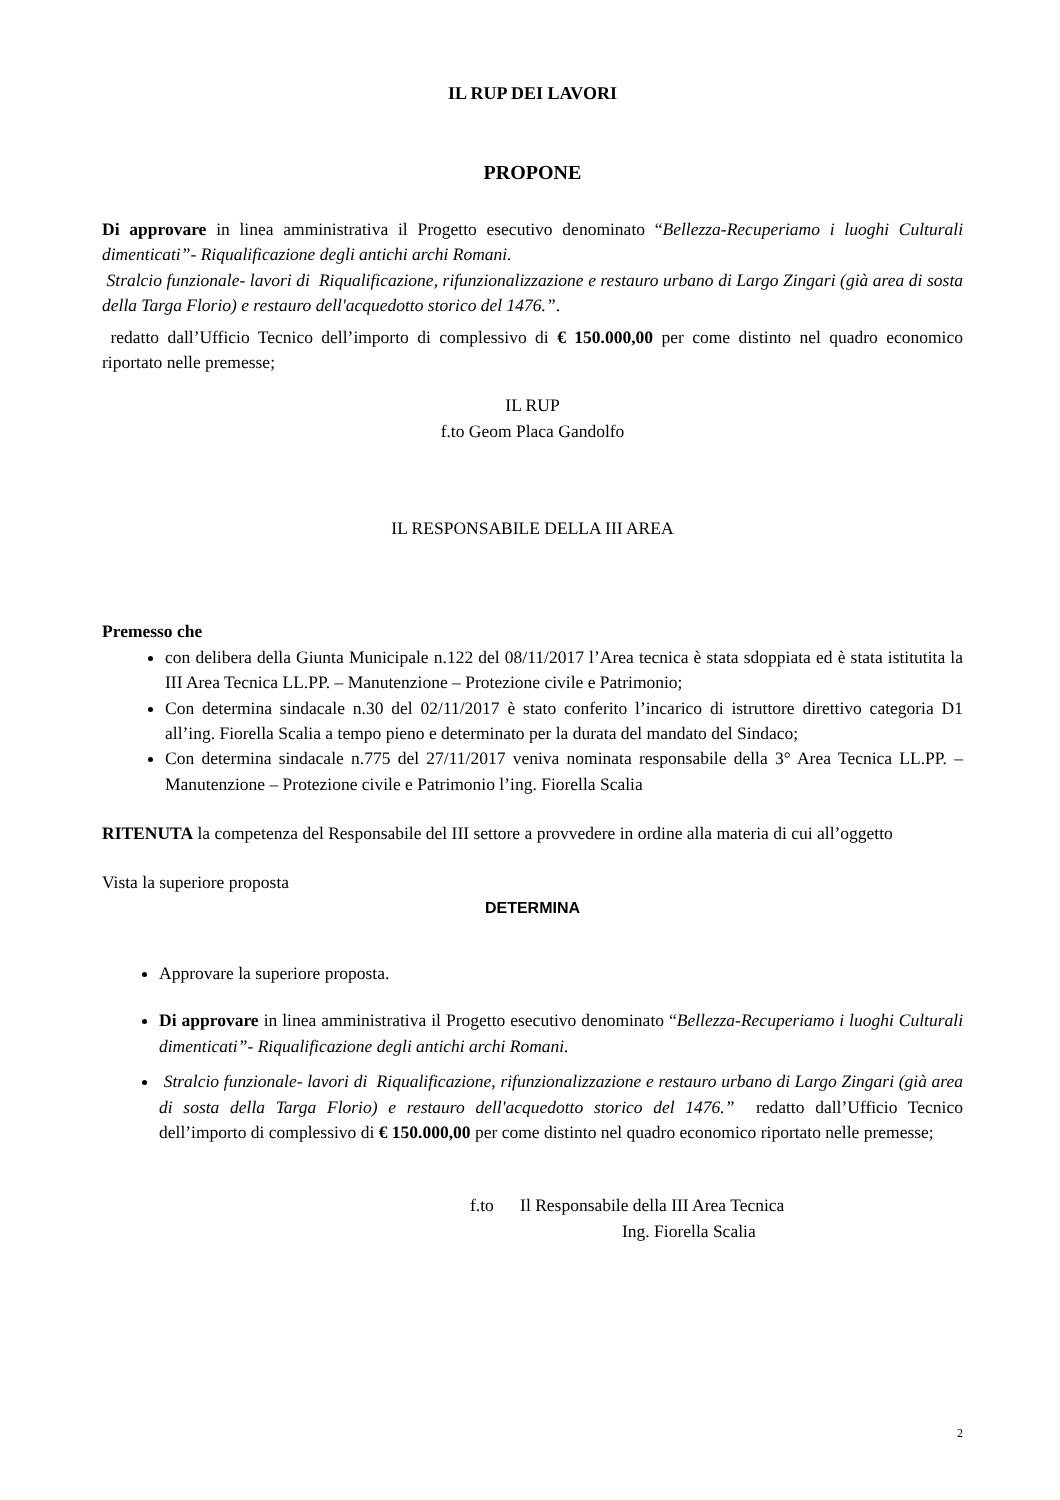IL RUP DEI LAVORI
PROPONE
Di approvare in linea amministrativa il Progetto esecutivo denominato “Bellezza-Recuperiamo i luoghi Culturali dimenticati”- Riqualificazione degli antichi archi Romani.
Stralcio funzionale- lavori di Riqualificazione, rifunzionalizzazione e restauro urbano di Largo Zingari (già area di sosta della Targa Florio) e restauro dell'acquedotto storico del 1476.”.
redatto dall’Ufficio Tecnico dell’importo di complessivo di € 150.000,00 per come distinto nel quadro economico riportato nelle premesse;
IL RUP
f.to Geom Placa Gandolfo
IL RESPONSABILE DELLA III AREA
Premesso che
con delibera della Giunta Municipale n.122 del 08/11/2017 l’Area tecnica è stata sdoppiata ed è stata istitutita la III Area Tecnica LL.PP. – Manutenzione – Protezione civile e Patrimonio;
Con determina sindacale n.30 del 02/11/2017 è stato conferito l’incarico di istruttore direttivo categoria D1 all’ing. Fiorella Scalia a tempo pieno e determinato per la durata del mandato del Sindaco;
Con determina sindacale n.775 del 27/11/2017 veniva nominata responsabile della 3° Area Tecnica LL.PP. – Manutenzione – Protezione civile e Patrimonio l’ing. Fiorella Scalia
RITENUTA la competenza del Responsabile del III settore a provvedere in ordine alla materia di cui all’oggetto
Vista la superiore proposta
DETERMINA
Approvare la superiore proposta.
Di approvare in linea amministrativa il Progetto esecutivo denominato “Bellezza-Recuperiamo i luoghi Culturali dimenticati”- Riqualificazione degli antichi archi Romani.
Stralcio funzionale- lavori di Riqualificazione, rifunzionalizzazione e restauro urbano di Largo Zingari (già area di sosta della Targa Florio) e restauro dell'acquedotto storico del 1476.” redatto dall’Ufficio Tecnico dell’importo di complessivo di € 150.000,00 per come distinto nel quadro economico riportato nelle premesse;
f.to Il Responsabile della III Area Tecnica
Ing. Fiorella Scalia
2